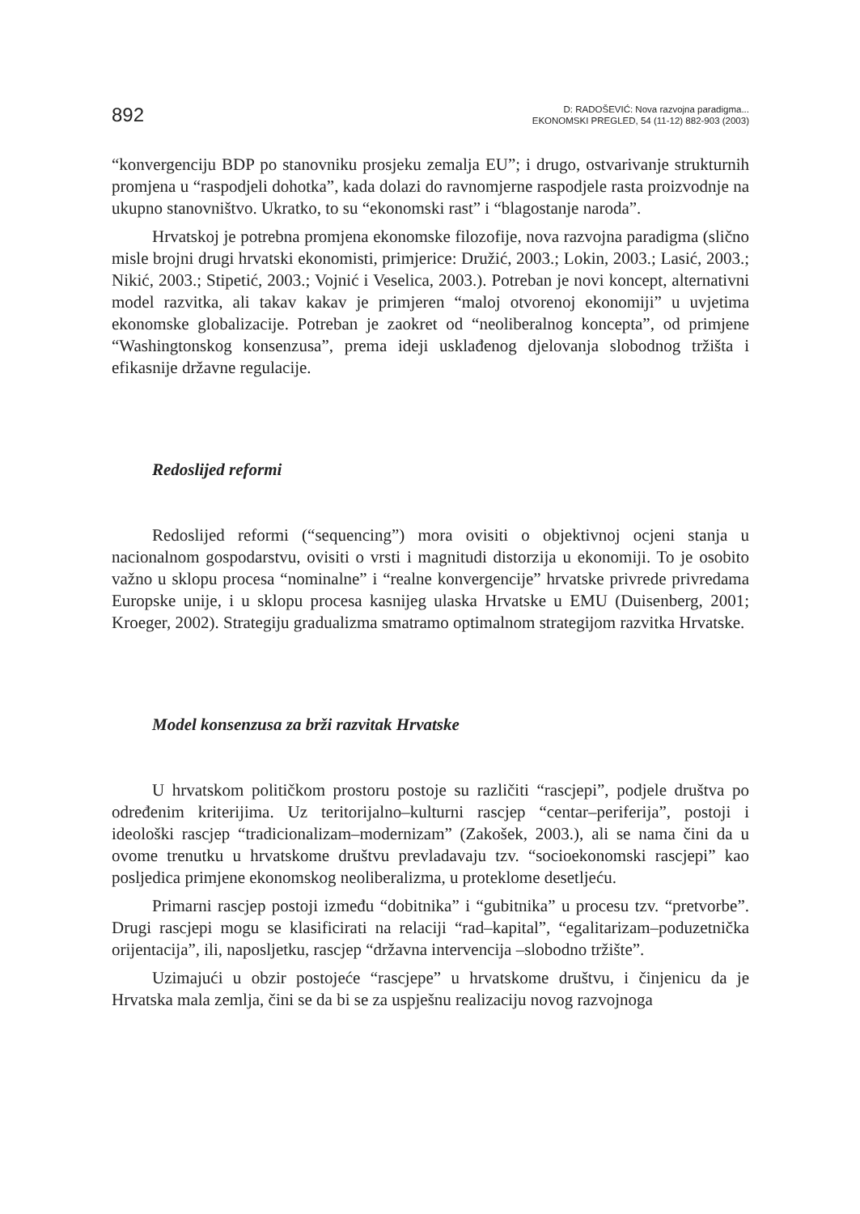892
D: RADOŠEVIĆ: Nova razvojna paradigma...
EKONOMSKI PREGLED, 54 (11-12) 882-903 (2003)
“konvergenciju BDP po stanovniku prosjeku zemalja EU”; i drugo, ostvarivanje strukturnih promjena u “raspodjeli dohotka”, kada dolazi do ravnomjerne raspodjele rasta proizvodnje na ukupno stanovništvo. Ukratko, to su “ekonomski rast” i “blagostanje naroda”.
Hrvatskoj je potrebna promjena ekonomske filozofije, nova razvojna paradigma (slično misle brojni drugi hrvatski ekonomisti, primjerice: Družić, 2003.; Lokin, 2003.; Lasić, 2003.; Nikić, 2003.; Stipetić, 2003.; Vojnić i Veselica, 2003.). Potreban je novi koncept, alternativni model razvitka, ali takav kakav je primjeren “maloj otvorenoj ekonomiji” u uvjetima ekonomske globalizacije. Potreban je zaokret od “neoliberalnog koncepta”, od primjene “Washingtonskog konsenzusa”, prema ideji usklađenog djelovanja slobodnog tržišta i efikasnije državne regulacije.
Redoslijed reformi
Redoslijed reformi (“sequencing”) mora ovisiti o objektivnoj ocjeni stanja u nacionalnom gospodarstvu, ovisiti o vrsti i magnitudi distorzija u ekonomiji. To je osobito važno u sklopu procesa “nominalne” i “realne konvergencije” hrvatske privrede privredama Europske unije, i u sklopu procesa kasnijeg ulaska Hrvatske u EMU (Duisenberg, 2001; Kroeger, 2002). Strategiju gradualizma smatramo optimalnom strategijom razvitka Hrvatske.
Model konsenzusa za brži razvitak Hrvatske
U hrvatskom političkom prostoru postoje su različiti “rascjepi”, podjele društva po određenim kriterijima. Uz teritorijalno–kulturni rascjep “centar–periferija”, postoji i ideološki rascjep “tradicionalizam–modernizam” (Zakošek, 2003.), ali se nama čini da u ovome trenutku u hrvatskome društvu prevladavaju tzv. “socioekonomski rascjepi” kao posljedica primjene ekonomskog neoliberalizma, u proteklome desetljeću.
Primarni rascjep postoji između “dobitnika” i “gubitnika” u procesu tzv. “pretvorbe”. Drugi rascjepi mogu se klasificirati na relaciji “rad–kapital”, “egalitarizam–poduzetnička orijentacija”, ili, naposljetku, rascjep “državna intervencija –slobodno tržište”.
Uzimajući u obzir postojeće “rascjepe” u hrvatskome društvu, i činjenicu da je Hrvatska mala zemlja, čini se da bi se za uspješnu realizaciju novog razvojnoga